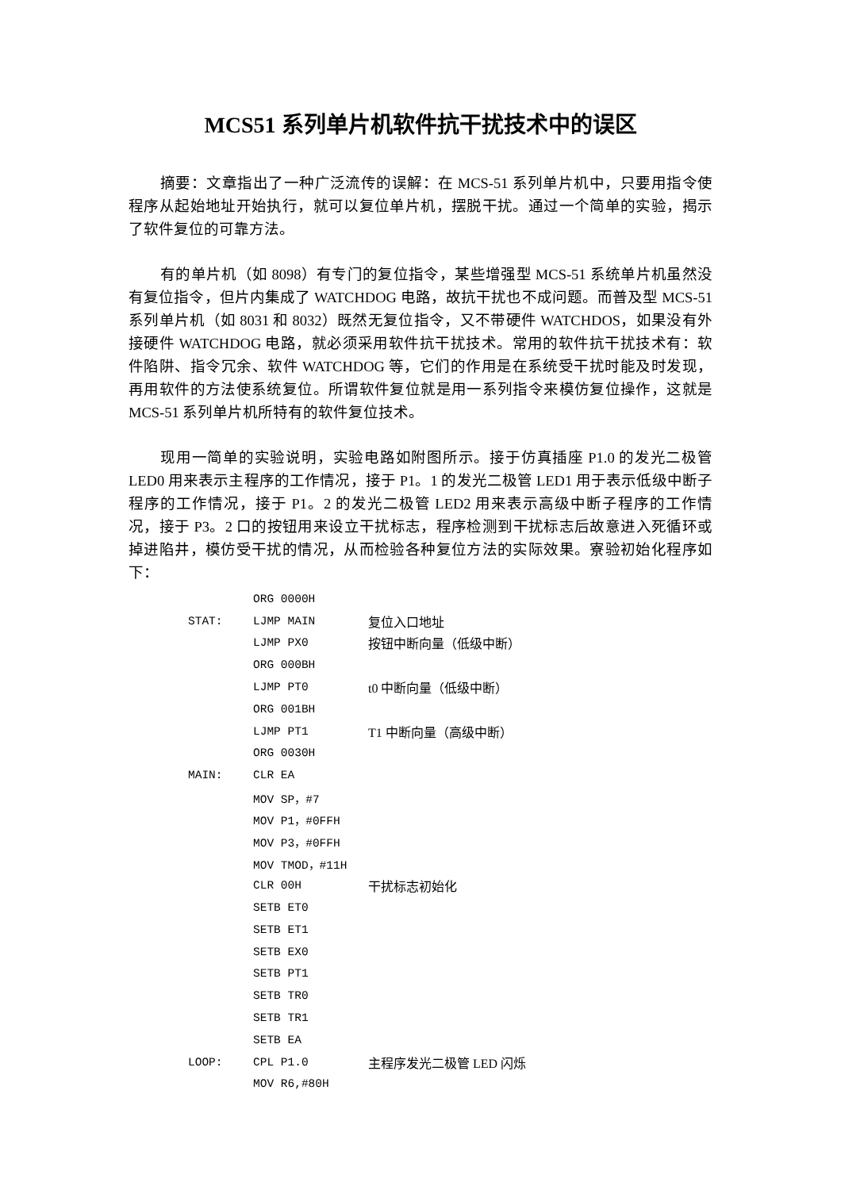MCS51 系列单片机软件抗干扰技术中的误区
摘要：文章指出了一种广泛流传的误解：在 MCS-51 系列单片机中，只要用指令使程序从起始地址开始执行，就可以复位单片机，摆脱干扰。通过一个简单的实验，揭示了软件复位的可靠方法。
有的单片机（如 8098）有专门的复位指令，某些增强型 MCS-51 系统单片机虽然没有复位指令，但片内集成了 WATCHDOG 电路，故抗干扰也不成问题。而普及型 MCS-51 系列单片机（如 8031 和 8032）既然无复位指令，又不带硬件 WATCHDOS，如果没有外接硬件 WATCHDOG 电路，就必须采用软件抗干扰技术。常用的软件抗干扰技术有：软件陷阱、指令冗余、软件 WATCHDOG 等，它们的作用是在系统受干扰时能及时发现，再用软件的方法使系统复位。所谓软件复位就是用一系列指令来模仿复位操作，这就是 MCS-51 系列单片机所特有的软件复位技术。
现用一简单的实验说明，实验电路如附图所示。接于仿真插座 P1.0 的发光二极管 LED0 用来表示主程序的工作情况，接于 P1。1 的发光二极管 LED1 用于表示低级中断子程序的工作情况，接于 P1。2 的发光二极管 LED2 用来表示高级中断子程序的工作情况，接于 P3。2 口的按钮用来设立干扰标志，程序检测到干扰标志后故意进入死循环或掉进陷井，模仿受干扰的情况，从而检验各种复位方法的实际效果。寮验初始化程序如下：
| | ORG 0000H | |
| STAT: | LJMP MAIN | 复位入口地址 |
| | LJMP PX0 | 按钮中断向量（低级中断） |
| | ORG 000BH | |
| | LJMP PT0 | t0 中断向量（低级中断） |
| | ORG 001BH | |
| | LJMP PT1 | T1 中断向量（高级中断） |
| | ORG 0030H | |
| MAIN: | CLR EA | |
| | MOV SP，#7 | |
| | MOV P1，#0FFH | |
| | MOV P3，#0FFH | |
| | MOV TMOD，#11H | |
| | CLR 00H | 干扰标志初始化 |
| | SETB ET0 | |
| | SETB ET1 | |
| | SETB EX0 | |
| | SETB PT1 | |
| | SETB TR0 | |
| | SETB TR1 | |
| | SETB EA | |
| LOOP: | CPL P1.0 | 主程序发光二极管 LED 闪烁 |
| | MOV R6,#80H | |